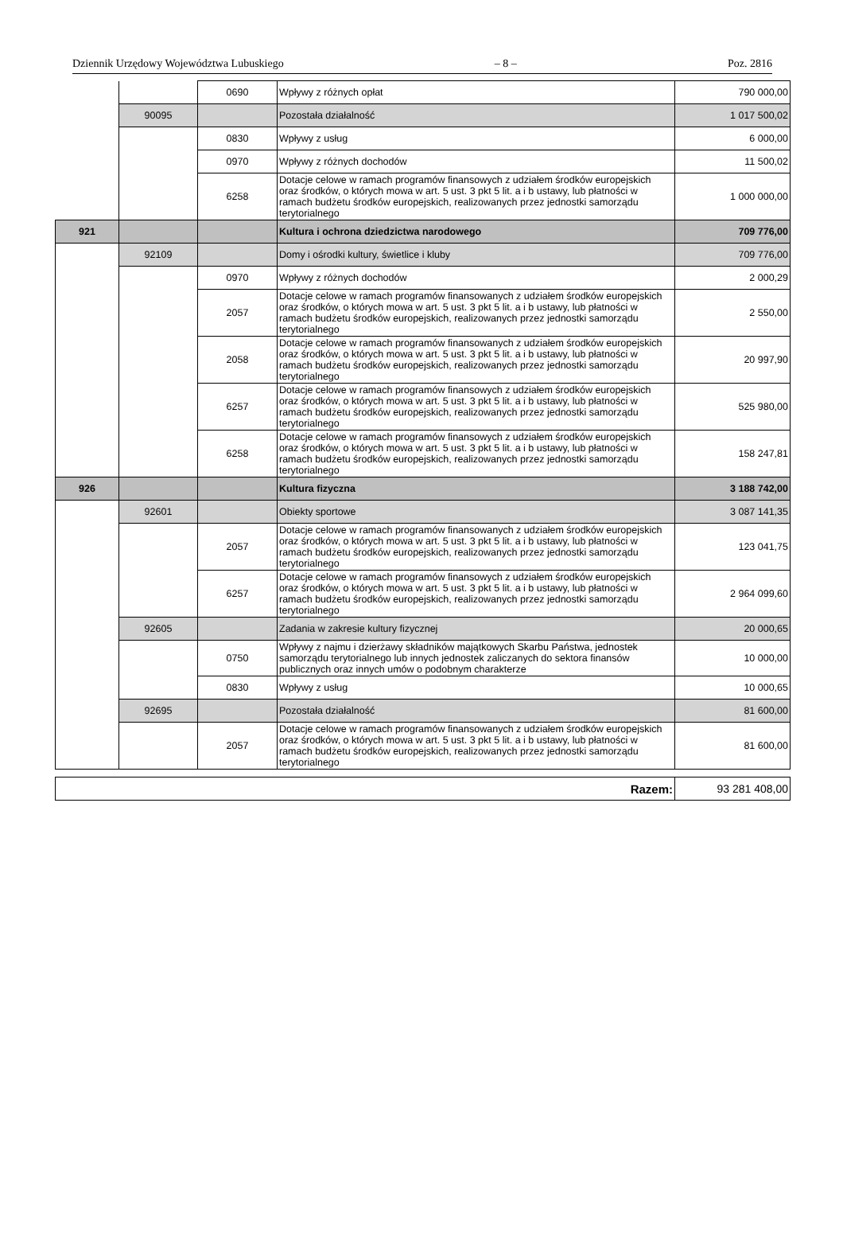Dziennik Urzędowy Województwa Lubuskiego – 8 – Poz. 2816
| | | 0690 | Wpływy z różnych opłat | 790 000,00 |
| | 90095 | | Pozostała działalność | 1 017 500,02 |
| | | 0830 | Wpływy z usług | 6 000,00 |
| | | 0970 | Wpływy z różnych dochodów | 11 500,02 |
| | | 6258 | Dotacje celowe w ramach programów finansowych z udziałem środków europejskich oraz środków, o których mowa w art. 5 ust. 3 pkt 5 lit. a i b ustawy, lub płatności w ramach budżetu środków europejskich, realizowanych przez jednostki samorządu terytorialnego | 1 000 000,00 |
| 921 | | | Kultura i ochrona dziedzictwa narodowego | 709 776,00 |
| | 92109 | | Domy i ośrodki kultury, świetlice i kluby | 709 776,00 |
| | | 0970 | Wpływy z różnych dochodów | 2 000,29 |
| | | 2057 | Dotacje celowe w ramach programów finansowanych z udziałem środków europejskich oraz środków, o których mowa w art. 5 ust. 3 pkt 5 lit. a i b ustawy, lub płatności w ramach budżetu środków europejskich, realizowanych przez jednostki samorządu terytorialnego | 2 550,00 |
| | | 2058 | Dotacje celowe w ramach programów finansowanych z udziałem środków europejskich oraz środków, o których mowa w art. 5 ust. 3 pkt 5 lit. a i b ustawy, lub płatności w ramach budżetu środków europejskich, realizowanych przez jednostki samorządu terytorialnego | 20 997,90 |
| | | 6257 | Dotacje celowe w ramach programów finansowych z udziałem środków europejskich oraz środków, o których mowa w art. 5 ust. 3 pkt 5 lit. a i b ustawy, lub płatności w ramach budżetu środków europejskich, realizowanych przez jednostki samorządu terytorialnego | 525 980,00 |
| | | 6258 | Dotacje celowe w ramach programów finansowych z udziałem środków europejskich oraz środków, o których mowa w art. 5 ust. 3 pkt 5 lit. a i b ustawy, lub płatności w ramach budżetu środków europejskich, realizowanych przez jednostki samorządu terytorialnego | 158 247,81 |
| 926 | | | Kultura fizyczna | 3 188 742,00 |
| | 92601 | | Obiekty sportowe | 3 087 141,35 |
| | | 2057 | Dotacje celowe w ramach programów finansowanych z udziałem środków europejskich oraz środków, o których mowa w art. 5 ust. 3 pkt 5 lit. a i b ustawy, lub płatności w ramach budżetu środków europejskich, realizowanych przez jednostki samorządu terytorialnego | 123 041,75 |
| | | 6257 | Dotacje celowe w ramach programów finansowych z udziałem środków europejskich oraz środków, o których mowa w art. 5 ust. 3 pkt 5 lit. a i b ustawy, lub płatności w ramach budżetu środków europejskich, realizowanych przez jednostki samorządu terytorialnego | 2 964 099,60 |
| | 92605 | | Zadania w zakresie kultury fizycznej | 20 000,65 |
| | | 0750 | Wpływy z najmu i dzierżawy składników majątkowych Skarbu Państwa, jednostek samorządu terytorialnego lub innych jednostek zaliczanych do sektora finansów publicznych oraz innych umów o podobnym charakterze | 10 000,00 |
| | | 0830 | Wpływy z usług | 10 000,65 |
| | 92695 | | Pozostała działalność | 81 600,00 |
| | | 2057 | Dotacje celowe w ramach programów finansowanych z udziałem środków europejskich oraz środków, o których mowa w art. 5 ust. 3 pkt 5 lit. a i b ustawy, lub płatności w ramach budżetu środków europejskich, realizowanych przez jednostki samorządu terytorialnego | 81 600,00 |
| Razem: | 93 281 408,00 |